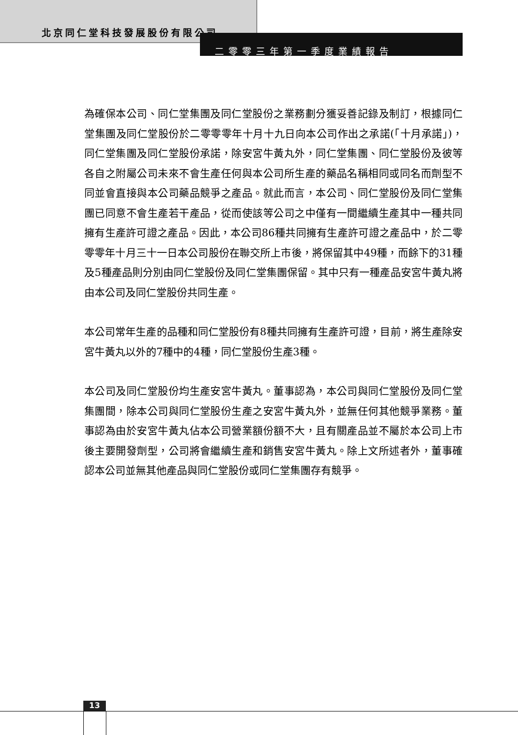北京同仁堂科技發展股份有限公司
二零零三年第一季度業績報告
為確保本公司、同仁堂集團及同仁堂股份之業務劃分獲妥善記錄及制訂，根據同仁堂集團及同仁堂股份於二零零零年十月十九日向本公司作出之承諾(「十月承諾」)，同仁堂集團及同仁堂股份承諾，除安宮牛黃丸外，同仁堂集團、同仁堂股份及彼等各自之附屬公司未來不會生產任何與本公司所生產的藥品名稱相同或同名而劑型不同並會直接與本公司藥品競爭之產品。就此而言，本公司、同仁堂股份及同仁堂集團已同意不會生產若干產品，從而使該等公司之中僅有一間繼續生產其中一種共同擁有生產許可證之產品。因此，本公司86種共同擁有生產許可證之產品中，於二零零零年十月三十一日本公司股份在聯交所上市後，將保留其中49種，而餘下的31種及5種產品則分別由同仁堂股份及同仁堂集團保留。其中只有一種產品安宮牛黃丸將由本公司及同仁堂股份共同生產。
本公司常年生產的品種和同仁堂股份有8種共同擁有生產許可證，目前，將生產除安宮牛黃丸以外的7種中的4種，同仁堂股份生產3種。
本公司及同仁堂股份均生產安宮牛黃丸。董事認為，本公司與同仁堂股份及同仁堂集團間，除本公司與同仁堂股份生產之安宮牛黃丸外，並無任何其他競爭業務。董事認為由於安宮牛黃丸佔本公司營業額份額不大，且有關產品並不屬於本公司上市後主要開發劑型，公司將會繼續生產和銷售安宮牛黃丸。除上文所述者外，董事確認本公司並無其他產品與同仁堂股份或同仁堂集團存有競爭。
13